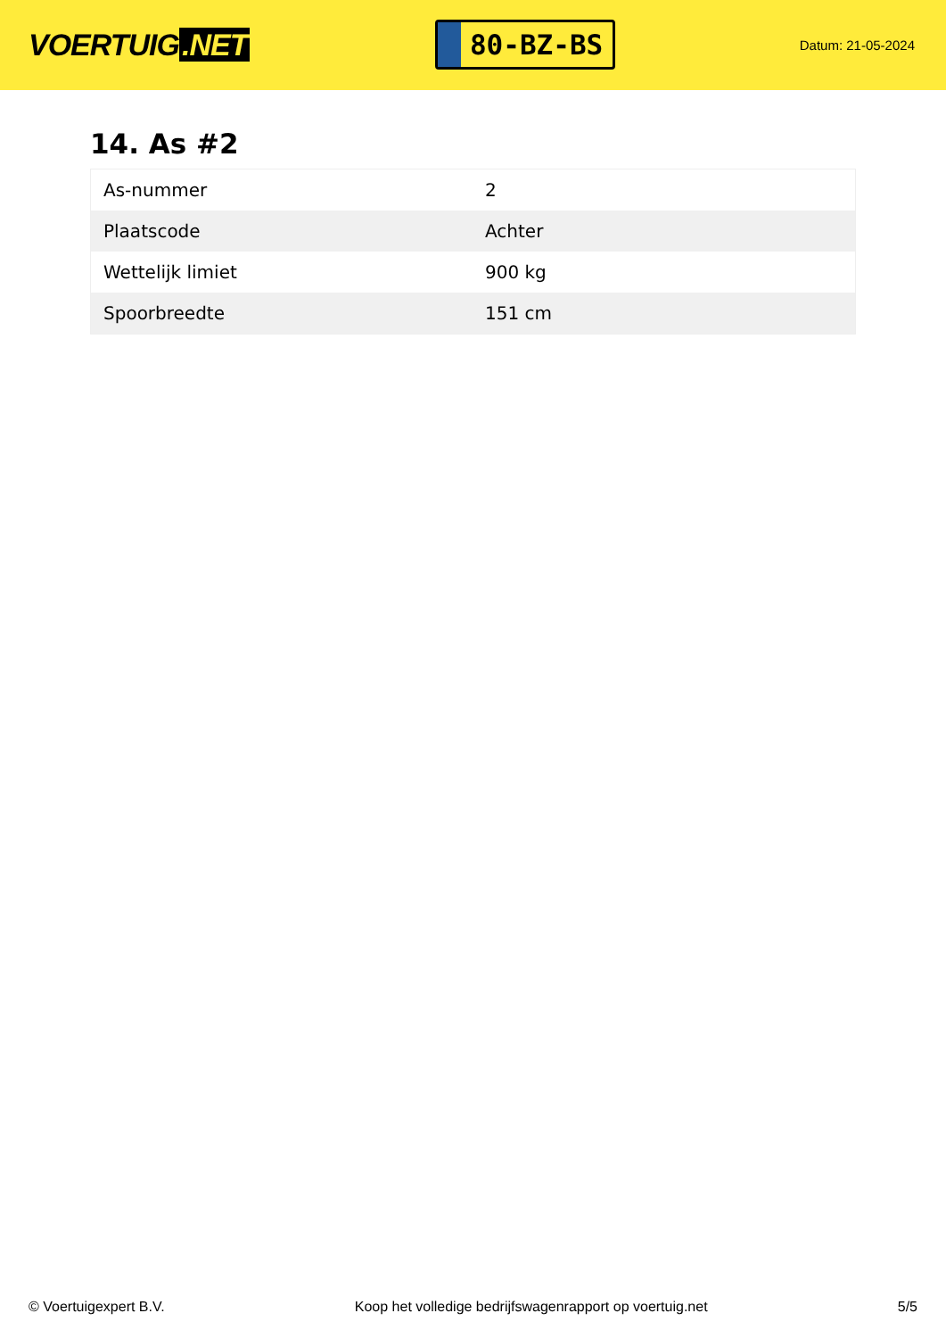VOERTUIG.NET
80-BZ-BS
Datum: 21-05-2024
14. As #2
| As-nummer | 2 |
| Plaatscode | Achter |
| Wettelijk limiet | 900 kg |
| Spoorbreedte | 151 cm |
© Voertuigexpert B.V. Koop het volledige bedrijfswagenrapport op voertuig.net 5/5